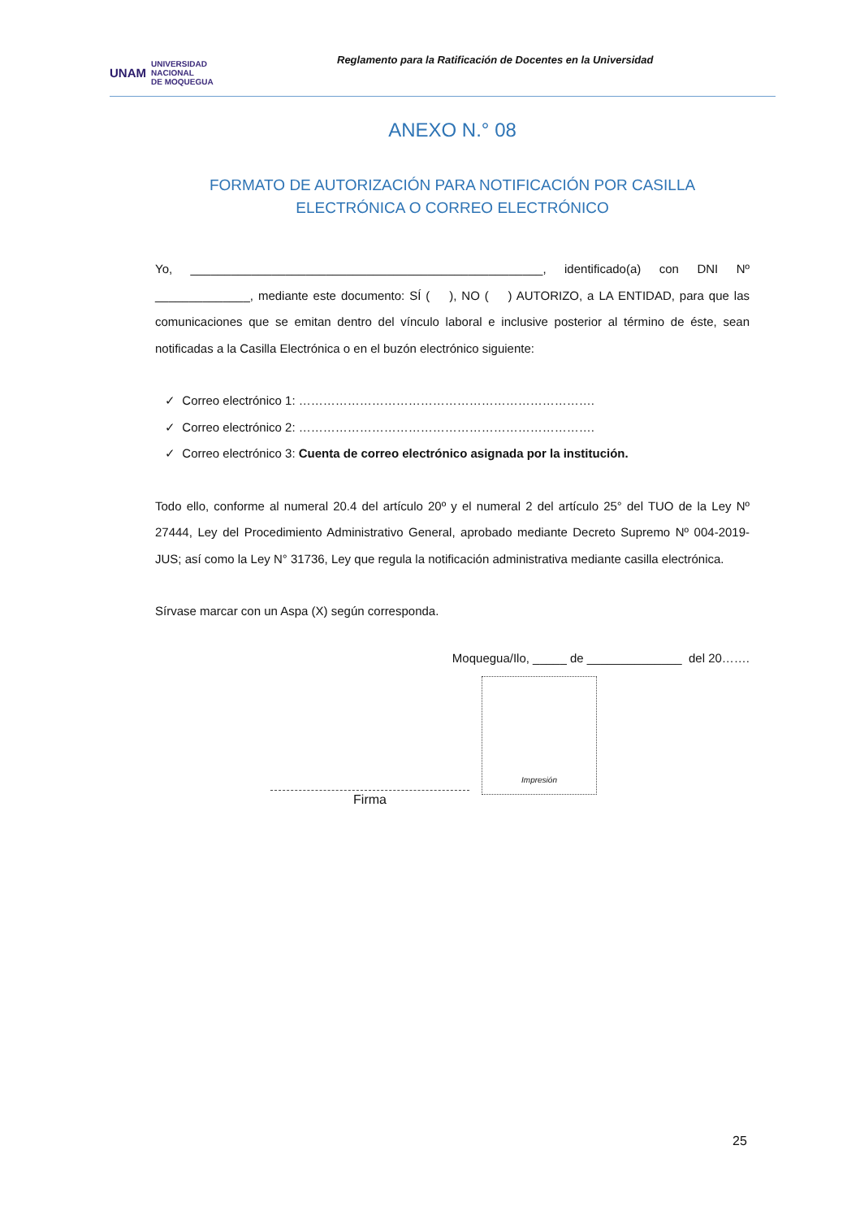UNAM UNIVERSIDAD
NACIONAL
DE MOQUEGUA
Reglamento para la Ratificación de Docentes en la Universidad
ANEXO N.° 08
FORMATO DE AUTORIZACIÓN PARA NOTIFICACIÓN POR CASILLA
ELECTRÓNICA O CORREO ELECTRÓNICO
Yo, ____________________________________________________, identificado(a) con DNI Nº ______________, mediante este documento: SÍ ( ), NO ( ) AUTORIZO, a LA ENTIDAD, para que las comunicaciones que se emitan dentro del vínculo laboral e inclusive posterior al término de éste, sean notificadas a la Casilla Electrónica o en el buzón electrónico siguiente:
✓ Correo electrónico 1: ……………………………………………………………….
✓ Correo electrónico 2: ……………………………………………………………….
✓ Correo electrónico 3: Cuenta de correo electrónico asignada por la institución.
Todo ello, conforme al numeral 20.4 del artículo 20º y el numeral 2 del artículo 25° del TUO de la Ley Nº 27444, Ley del Procedimiento Administrativo General, aprobado mediante Decreto Supremo Nº 004-2019-JUS; así como la Ley N° 31736, Ley que regula la notificación administrativa mediante casilla electrónica.
Sírvase marcar con un Aspa (X) según corresponda.
Moquegua/Ilo, _____ de ______________ del 20…….
Impresión
Firma
25